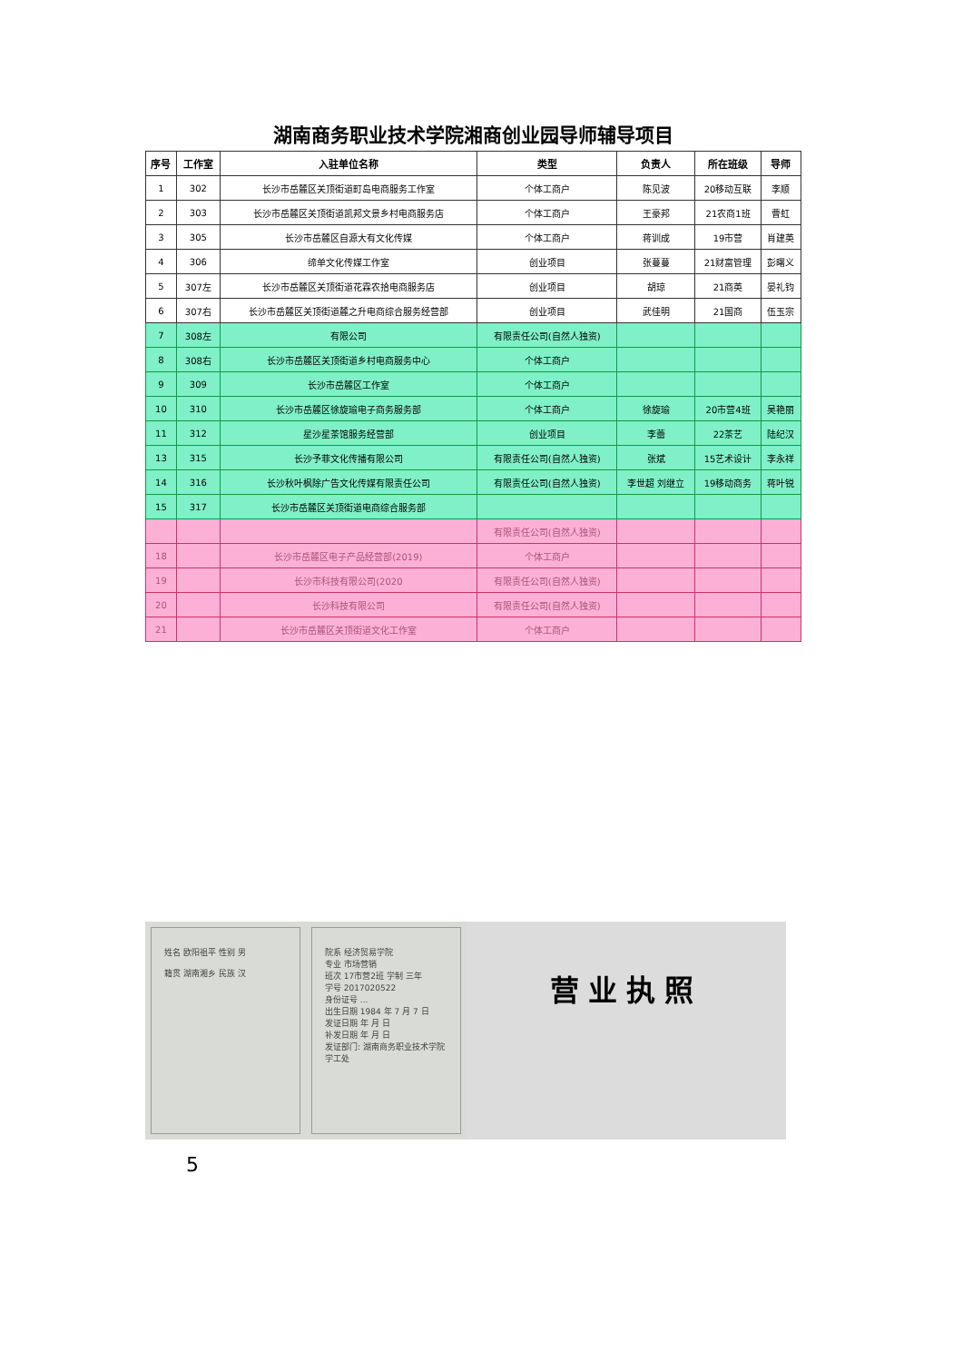湖南商务职业技术学院湘商创业园导师辅导项目
| 序号 | 工作室 | 入驻单位名称 | 类型 | 负责人 | 所在班级 | 导师 |
| --- | --- | --- | --- | --- | --- | --- |
| 1 | 302 | 长沙市岳麓区关顶街道町岛电商服务工作室 | 个体工商户 | 陈见波 | 20移动互联 | 李顺 |
| 2 | 303 | 长沙市岳麓区关顶街道凯邦文景乡村电商服务店 | 个体工商户 | 王豪邦 | 21农商1班 | 曹虹 |
| 3 | 305 | 长沙市岳麓区自源大有文化传媒 | 个体工商户 | 蒋训成 | 19市营 | 肖建英 |
| 4 | 306 | 缔单文化传媒工作室 | 创业项目 | 张蔓蔓 | 21财富管理 | 彭曙义 |
| 5 | 307左 | 长沙市岳麓区关顶街道花霖农拾电商服务店 | 创业项目 | 胡琼 | 21商英 | 晏礼钧 |
| 6 | 307右 | 长沙市岳麓区关顶街道麓之升电商综合服务经营部 | 创业项目 | 武佳明 | 21国商 | 伍玉宗 |
| 7 | 308左 | 有限公司 | 有限责任公司(自然人独资) | | | |
| 8 | 308右 | 长沙市岳麓区关顶街道乡村电商服务中心 | 个体工商户 | | | |
| 9 | 309 | 长沙市岳麓区工作室 | 个体工商户 | | | |
| 10 | 310 | 长沙市岳麓区徐旋瑜电子商务服务部 | 个体工商户 | 徐旋瑜 | 20市营4班 | 吴艳丽 |
| 11 | 312 | 星沙星茶馆服务经营部 | 创业项目 | 李蕾 | 22茶艺 | 陆纪汉 |
| 13 | 315 | 长沙予菲文化传播有限公司 | 有限责任公司(自然人独资) | 张斌 | 15艺术设计 | 李永祥 |
| 14 | 316 | 长沙秋叶枫除广告文化传媒有限责任公司 | 有限责任公司(自然人独资) | 李世超 刘继立 | 19移动商务 | 蒋叶锐 |
| 15 | 317 | 长沙市岳麓区关顶街道电商综合服务部 | | | | |
| | | | 有限责任公司(自然人独资) | | | |
| 18 | | 长沙市岳麓区电子产品经营部(2019) | 个体工商户 | | | |
| 19 | | 长沙市科技有限公司(2020 | 有限责任公司(自然人独资) | | | |
| 20 | | 长沙科技有限公司 | 有限责任公司(自然人独资) | | | |
| 21 | | 长沙市岳麓区关顶街道文化工作室 | 个体工商户 | | | |
姓名 欧阳祖平 性别 男
籍贯 湖南湘乡 民族 汉
院系 经济贸易学院
专业 市场营销
班次 17市营2班 学制 三年
学号 2017020522
身份证号 ...
出生日期 1984 年 7 月 7 日
发证日期 年 月 日
补发日期 年 月 日
发证部门: 湖南商务职业技术学院学工处
营业执照
5